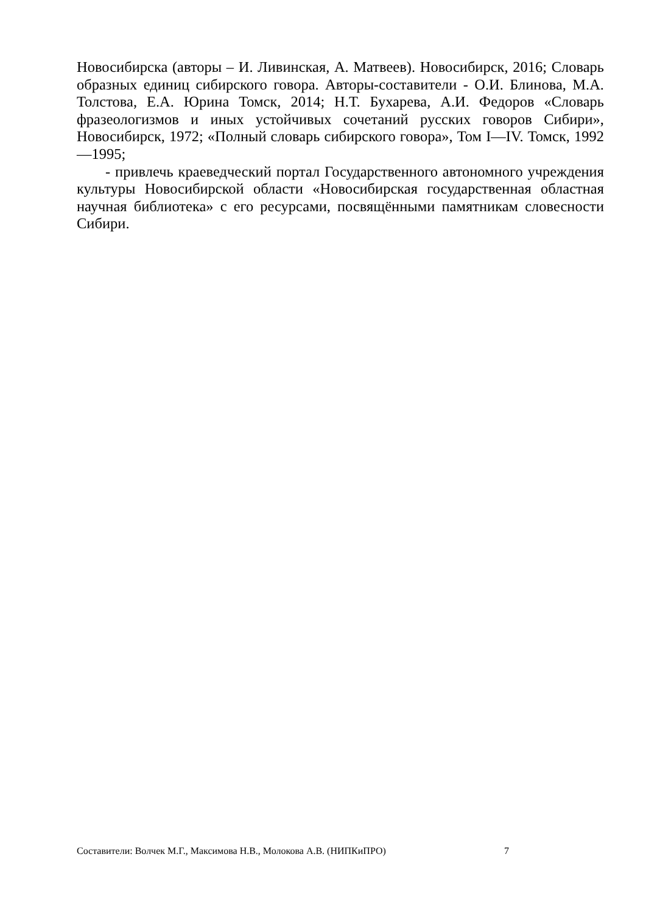Новосибирска (авторы – И. Ливинская, А. Матвеев). Новосибирск, 2016; Словарь образных единиц сибирского говора. Авторы-составители - О.И. Блинова, М.А. Толстова, Е.А. Юрина Томск, 2014; Н.Т. Бухарева, А.И. Федоров «Словарь фразеологизмов и иных устойчивых сочетаний русских говоров Сибири», Новосибирск, 1972; «Полный словарь сибирского говора», Том I—IV. Томск, 1992—1995;
- привлечь краеведческий портал Государственного автономного учреждения культуры Новосибирской области «Новосибирская государственная областная научная библиотека» с его ресурсами, посвящёнными памятникам словесности Сибири.
Составители: Волчек М.Г., Максимова Н.В., Молокова А.В. (НИПКиПРО) 7